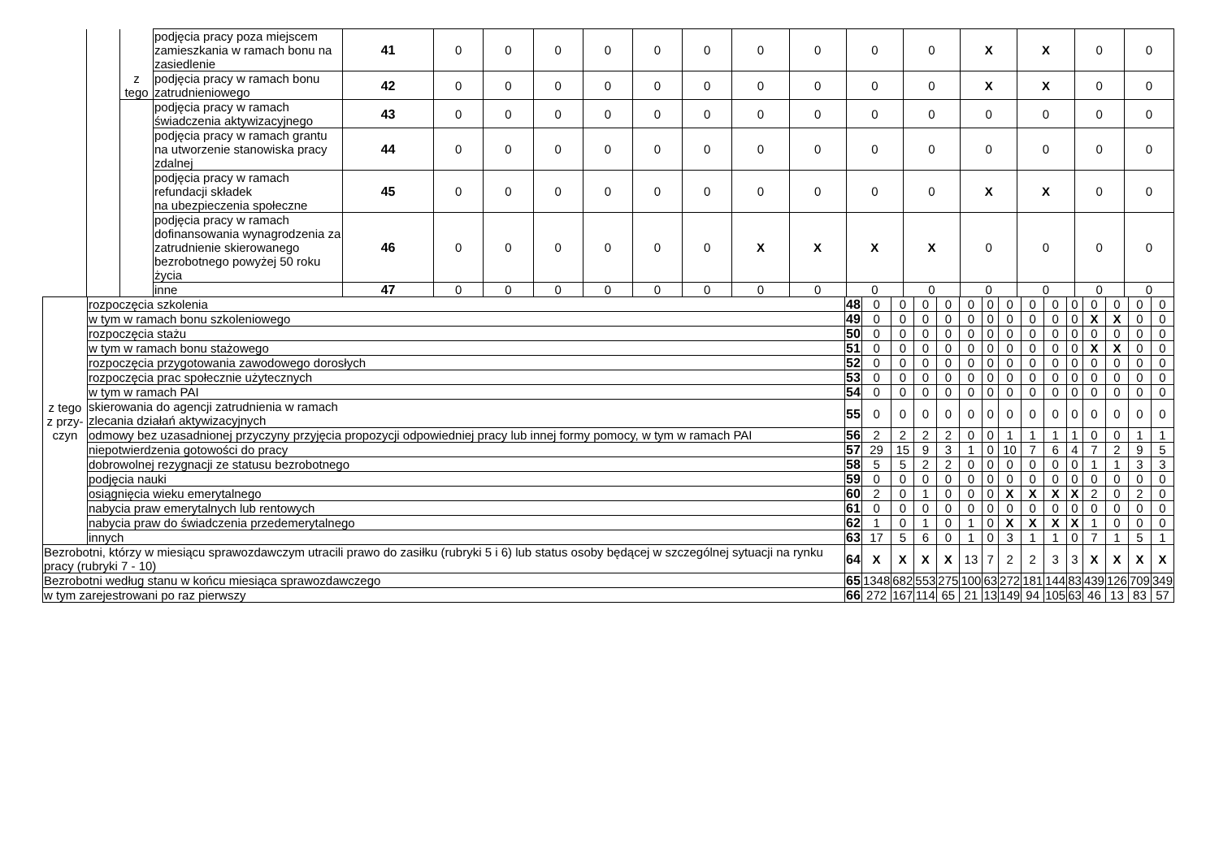| | | z tego | podjęcia pracy poza miejscem zamieszkania w ramach bonu na zasiedlenie | 41 | 0 | 0 | 0 | 0 | 0 | 0 | 0 | 0 | 0 | 0 | X | X | 0 | 0 |
| | | | podjęcia pracy w ramach bonu zatrudnieniowego | 42 | 0 | 0 | 0 | 0 | 0 | 0 | 0 | 0 | 0 | 0 | X | X | 0 | 0 |
| | | | podjęcia pracy w ramach świadczenia aktywizacyjnego | 43 | 0 | 0 | 0 | 0 | 0 | 0 | 0 | 0 | 0 | 0 | 0 | 0 | 0 | 0 |
| | | | podjęcia pracy w ramach grantu na utworzenie stanowiska pracy zdalnej | 44 | 0 | 0 | 0 | 0 | 0 | 0 | 0 | 0 | 0 | 0 | 0 | 0 | 0 | 0 |
| | | | podjęcia pracy w ramach refundacji składek na ubezpieczenia społeczne | 45 | 0 | 0 | 0 | 0 | 0 | 0 | 0 | 0 | 0 | 0 | X | X | 0 | 0 |
| | | | podjęcia pracy w ramach dofinansowania wynagrodzenia za zatrudnienie skierowanego bezrobotnego powyżej 50 roku życia | 46 | 0 | 0 | 0 | 0 | 0 | 0 | X | X | X | X | 0 | 0 | 0 | 0 |
| | | | inne | 47 | 0 | 0 | 0 | 0 | 0 | 0 | 0 | 0 | 0 | 0 | 0 | 0 | 0 | 0 |
| z tego z przy-czyn | rozpoczęcia szkolenia | 48 | 0 | 0 | 0 | 0 | 0 | 0 | 0 | 0 | 0 | 0 | 0 | 0 | 0 | 0 |
| | w tym w ramach bonu szkoleniowego | 49 | 0 | 0 | 0 | 0 | 0 | 0 | 0 | 0 | 0 | 0 | X | X | 0 | 0 |
| | rozpoczęcia stażu | 50 | 0 | 0 | 0 | 0 | 0 | 0 | 0 | 0 | 0 | 0 | 0 | 0 | 0 | 0 |
| | w tym w ramach bonu stażowego | 51 | 0 | 0 | 0 | 0 | 0 | 0 | 0 | 0 | 0 | 0 | X | X | 0 | 0 |
| | rozpoczęcia przygotowania zawodowego dorosłych | 52 | 0 | 0 | 0 | 0 | 0 | 0 | 0 | 0 | 0 | 0 | 0 | 0 | 0 | 0 |
| | rozpoczęcia prac społecznie użytecznych | 53 | 0 | 0 | 0 | 0 | 0 | 0 | 0 | 0 | 0 | 0 | 0 | 0 | 0 | 0 |
| | w tym w ramach PAI | 54 | 0 | 0 | 0 | 0 | 0 | 0 | 0 | 0 | 0 | 0 | 0 | 0 | 0 | 0 |
| | skierowania do agencji zatrudnienia w ramach zlecania działań aktywizacyjnych | 55 | 0 | 0 | 0 | 0 | 0 | 0 | 0 | 0 | 0 | 0 | 0 | 0 | 0 | 0 |
| | odmowy bez uzasadnionej przyczyny przyjęcia propozycji odpowiedniej pracy lub innej formy pomocy, w tym w ramach PAI | 56 | 2 | 2 | 2 | 2 | 0 | 0 | 1 | 1 | 1 | 1 | 0 | 0 | 1 | 1 |
| | niepotwierdzenia gotowości do pracy | 57 | 29 | 15 | 9 | 3 | 1 | 0 | 10 | 7 | 6 | 4 | 7 | 2 | 9 | 5 |
| | dobrowolnej rezygnacji ze statusu bezrobotnego | 58 | 5 | 5 | 2 | 2 | 0 | 0 | 0 | 0 | 0 | 0 | 1 | 1 | 3 | 3 |
| | podjęcia nauki | 59 | 0 | 0 | 0 | 0 | 0 | 0 | 0 | 0 | 0 | 0 | 0 | 0 | 0 | 0 |
| | osiągnięcia wieku emerytalnego | 60 | 2 | 0 | 1 | 0 | 0 | 0 | X | X | X | X | 2 | 0 | 2 | 0 |
| | nabycia praw emerytalnych lub rentowych | 61 | 0 | 0 | 0 | 0 | 0 | 0 | 0 | 0 | 0 | 0 | 0 | 0 | 0 | 0 |
| | nabycia praw do świadczenia przedemerytalnego | 62 | 1 | 0 | 1 | 0 | 1 | 0 | X | X | X | X | 1 | 0 | 0 | 0 |
| | innych | 63 | 17 | 5 | 6 | 0 | 1 | 0 | 3 | 1 | 1 | 0 | 7 | 1 | 5 | 1 |
| Bezrobotni, którzy w miesiącu sprawozdawczym utracili prawo do zasiłku (rubryki 5 i 6) lub status osoby będącej w szczególnej sytuacji na rynku pracy (rubryki 7 - 10) | | 64 | X | X | X | X | 13 | 7 | 2 | 2 | 3 | 3 | X | X | X | X |
| Bezrobotni według stanu w końcu miesiąca sprawozdawczego | | 65 | 1348 | 682 | 553 | 275 | 100 | 63 | 272 | 181 | 144 | 83 | 439 | 126 | 709 | 349 |
| w tym zarejestrowani po raz pierwszy | | 66 | 272 | 167 | 114 | 65 | 21 | 13 | 149 | 94 | 105 | 63 | 46 | 13 | 83 | 57 |